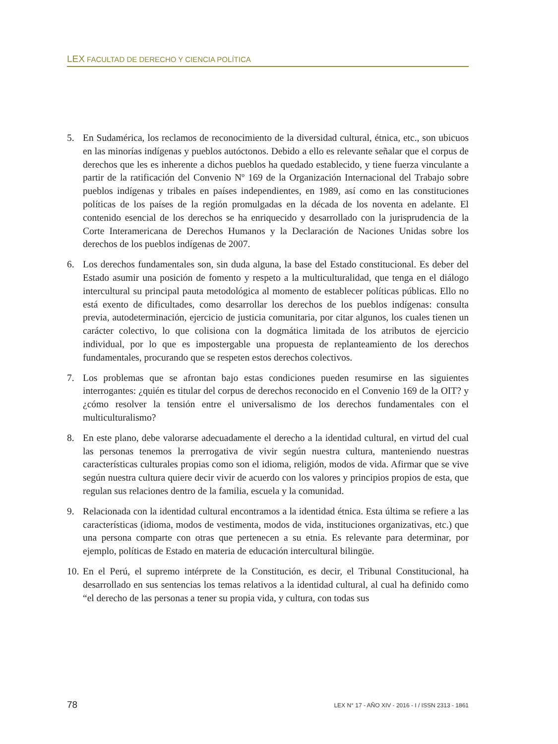LEX FACULTAD DE DERECHO Y CIENCIA POLÍTICA
5. En Sudamérica, los reclamos de reconocimiento de la diversidad cultural, étnica, etc., son ubicuos en las minorías indígenas y pueblos autóctonos. Debido a ello es relevante señalar que el corpus de derechos que les es inherente a dichos pueblos ha quedado establecido, y tiene fuerza vinculante a partir de la ratificación del Convenio Nº 169 de la Organización Internacional del Trabajo sobre pueblos indígenas y tribales en países independientes, en 1989, así como en las constituciones políticas de los países de la región promulgadas en la década de los noventa en adelante. El contenido esencial de los derechos se ha enriquecido y desarrollado con la jurisprudencia de la Corte Interamericana de Derechos Humanos y la Declaración de Naciones Unidas sobre los derechos de los pueblos indígenas de 2007.
6. Los derechos fundamentales son, sin duda alguna, la base del Estado constitucional. Es deber del Estado asumir una posición de fomento y respeto a la multiculturalidad, que tenga en el diálogo intercultural su principal pauta metodológica al momento de establecer políticas públicas. Ello no está exento de dificultades, como desarrollar los derechos de los pueblos indígenas: consulta previa, autodeterminación, ejercicio de justicia comunitaria, por citar algunos, los cuales tienen un carácter colectivo, lo que colisiona con la dogmática limitada de los atributos de ejercicio individual, por lo que es impostergable una propuesta de replanteamiento de los derechos fundamentales, procurando que se respeten estos derechos colectivos.
7. Los problemas que se afrontan bajo estas condiciones pueden resumirse en las siguientes interrogantes: ¿quién es titular del corpus de derechos reconocido en el Convenio 169 de la OIT? y ¿cómo resolver la tensión entre el universalismo de los derechos fundamentales con el multiculturalismo?
8. En este plano, debe valorarse adecuadamente el derecho a la identidad cultural, en virtud del cual las personas tenemos la prerrogativa de vivir según nuestra cultura, manteniendo nuestras características culturales propias como son el idioma, religión, modos de vida. Afirmar que se vive según nuestra cultura quiere decir vivir de acuerdo con los valores y principios propios de esta, que regulan sus relaciones dentro de la familia, escuela y la comunidad.
9. Relacionada con la identidad cultural encontramos a la identidad étnica. Esta última se refiere a las características (idioma, modos de vestimenta, modos de vida, instituciones organizativas, etc.) que una persona comparte con otras que pertenecen a su etnia. Es relevante para determinar, por ejemplo, políticas de Estado en materia de educación intercultural bilingüe.
10. En el Perú, el supremo intérprete de la Constitución, es decir, el Tribunal Constitucional, ha desarrollado en sus sentencias los temas relativos a la identidad cultural, al cual ha definido como “el derecho de las personas a tener su propia vida, y cultura, con todas sus
78 LEX N° 17 - AÑO XIV - 2016 - I / ISSN 2313 - 1861